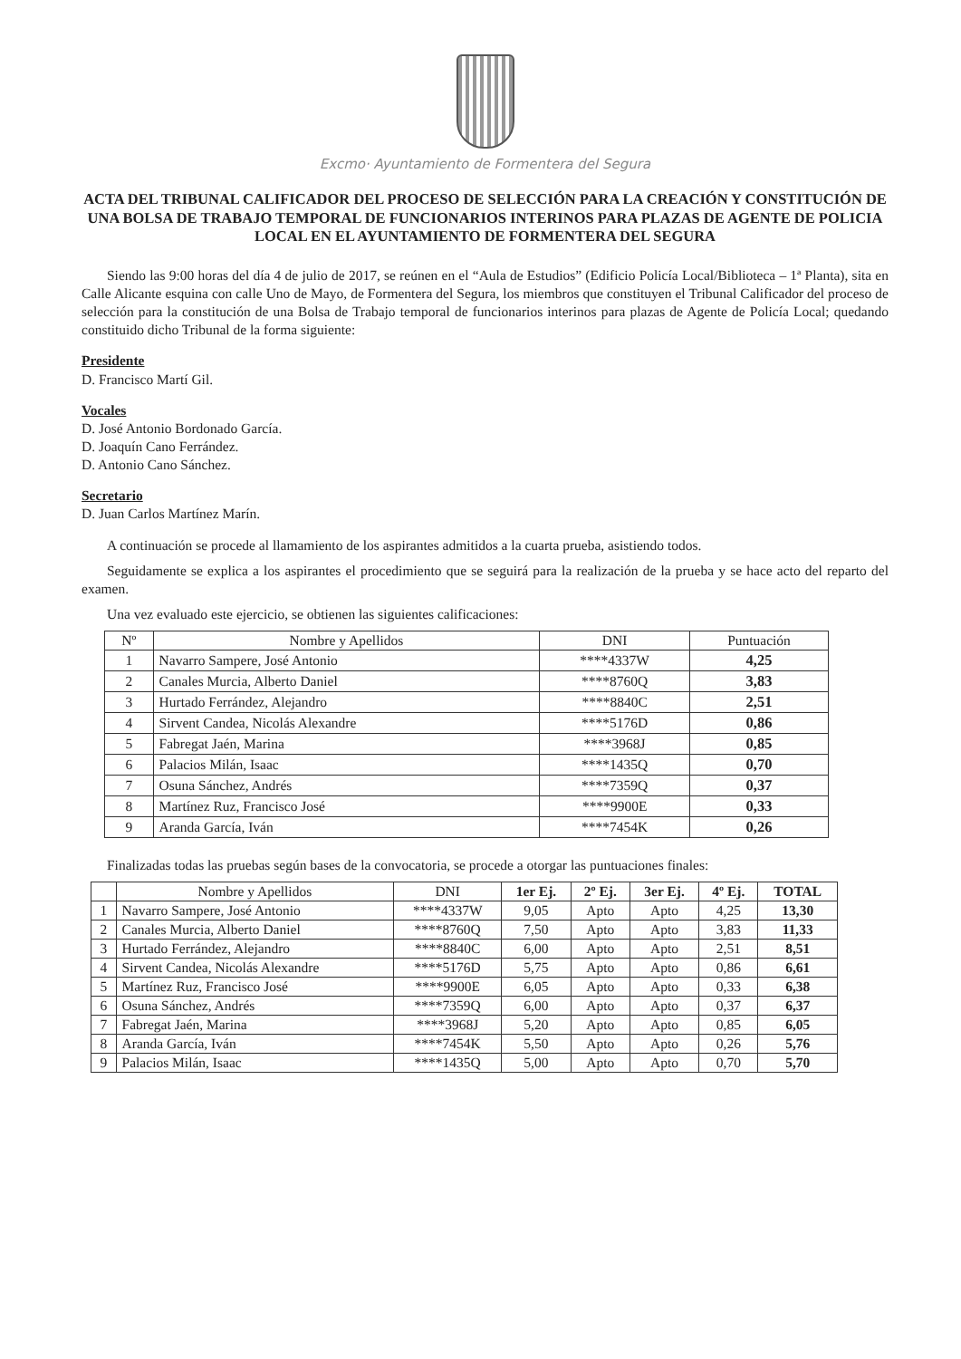Excmo· Ayuntamiento de Formentera del Segura
ACTA DEL TRIBUNAL CALIFICADOR DEL PROCESO DE SELECCIÓN PARA LA CREACIÓN Y CONSTITUCIÓN DE UNA BOLSA DE TRABAJO TEMPORAL DE FUNCIONARIOS INTERINOS PARA PLAZAS DE AGENTE DE POLICIA LOCAL EN EL AYUNTAMIENTO DE FORMENTERA DEL SEGURA
Siendo las 9:00 horas del día 4 de julio de 2017, se reúnen en el “Aula de Estudios” (Edificio Policía Local/Biblioteca – 1ª Planta), sita en Calle Alicante esquina con calle Uno de Mayo, de Formentera del Segura, los miembros que constituyen el Tribunal Calificador del proceso de selección para la constitución de una Bolsa de Trabajo temporal de funcionarios interinos para plazas de Agente de Policía Local; quedando constituido dicho Tribunal de la forma siguiente:
Presidente
D. Francisco Martí Gil.
Vocales
D. José Antonio Bordonado García.
D. Joaquín Cano Ferrández.
D. Antonio Cano Sánchez.
Secretario
D. Juan Carlos Martínez Marín.
A continuación se procede al llamamiento de los aspirantes admitidos a la cuarta prueba, asistiendo todos.
Seguidamente se explica a los aspirantes el procedimiento que se seguirá para la realización de la prueba y se hace acto del reparto del examen.
Una vez evaluado este ejercicio, se obtienen las siguientes calificaciones:
| Nº | Nombre y Apellidos | DNI | Puntuación |
| --- | --- | --- | --- |
| 1 | Navarro Sampere, José Antonio | ****4337W | 4,25 |
| 2 | Canales Murcia, Alberto Daniel | ****8760Q | 3,83 |
| 3 | Hurtado Ferrández, Alejandro | ****8840C | 2,51 |
| 4 | Sirvent Candea, Nicolás Alexandre | ****5176D | 0,86 |
| 5 | Fabregat Jaén, Marina | ****3968J | 0,85 |
| 6 | Palacios Milán, Isaac | ****1435Q | 0,70 |
| 7 | Osuna Sánchez, Andrés | ****7359Q | 0,37 |
| 8 | Martínez Ruz, Francisco José | ****9900E | 0,33 |
| 9 | Aranda García, Iván | ****7454K | 0,26 |
Finalizadas todas las pruebas según bases de la convocatoria, se procede a otorgar las puntuaciones finales:
| | Nombre y Apellidos | DNI | 1er Ej. | 2º Ej. | 3er Ej. | 4º Ej. | TOTAL |
| --- | --- | --- | --- | --- | --- | --- | --- |
| 1 | Navarro Sampere, José Antonio | ****4337W | 9,05 | Apto | Apto | 4,25 | 13,30 |
| 2 | Canales Murcia, Alberto Daniel | ****8760Q | 7,50 | Apto | Apto | 3,83 | 11,33 |
| 3 | Hurtado Ferrández, Alejandro | ****8840C | 6,00 | Apto | Apto | 2,51 | 8,51 |
| 4 | Sirvent Candea, Nicolás Alexandre | ****5176D | 5,75 | Apto | Apto | 0,86 | 6,61 |
| 5 | Martínez Ruz, Francisco José | ****9900E | 6,05 | Apto | Apto | 0,33 | 6,38 |
| 6 | Osuna Sánchez, Andrés | ****7359Q | 6,00 | Apto | Apto | 0,37 | 6,37 |
| 7 | Fabregat Jaén, Marina | ****3968J | 5,20 | Apto | Apto | 0,85 | 6,05 |
| 8 | Aranda García, Iván | ****7454K | 5,50 | Apto | Apto | 0,26 | 5,76 |
| 9 | Palacios Milán, Isaac | ****1435Q | 5,00 | Apto | Apto | 0,70 | 5,70 |